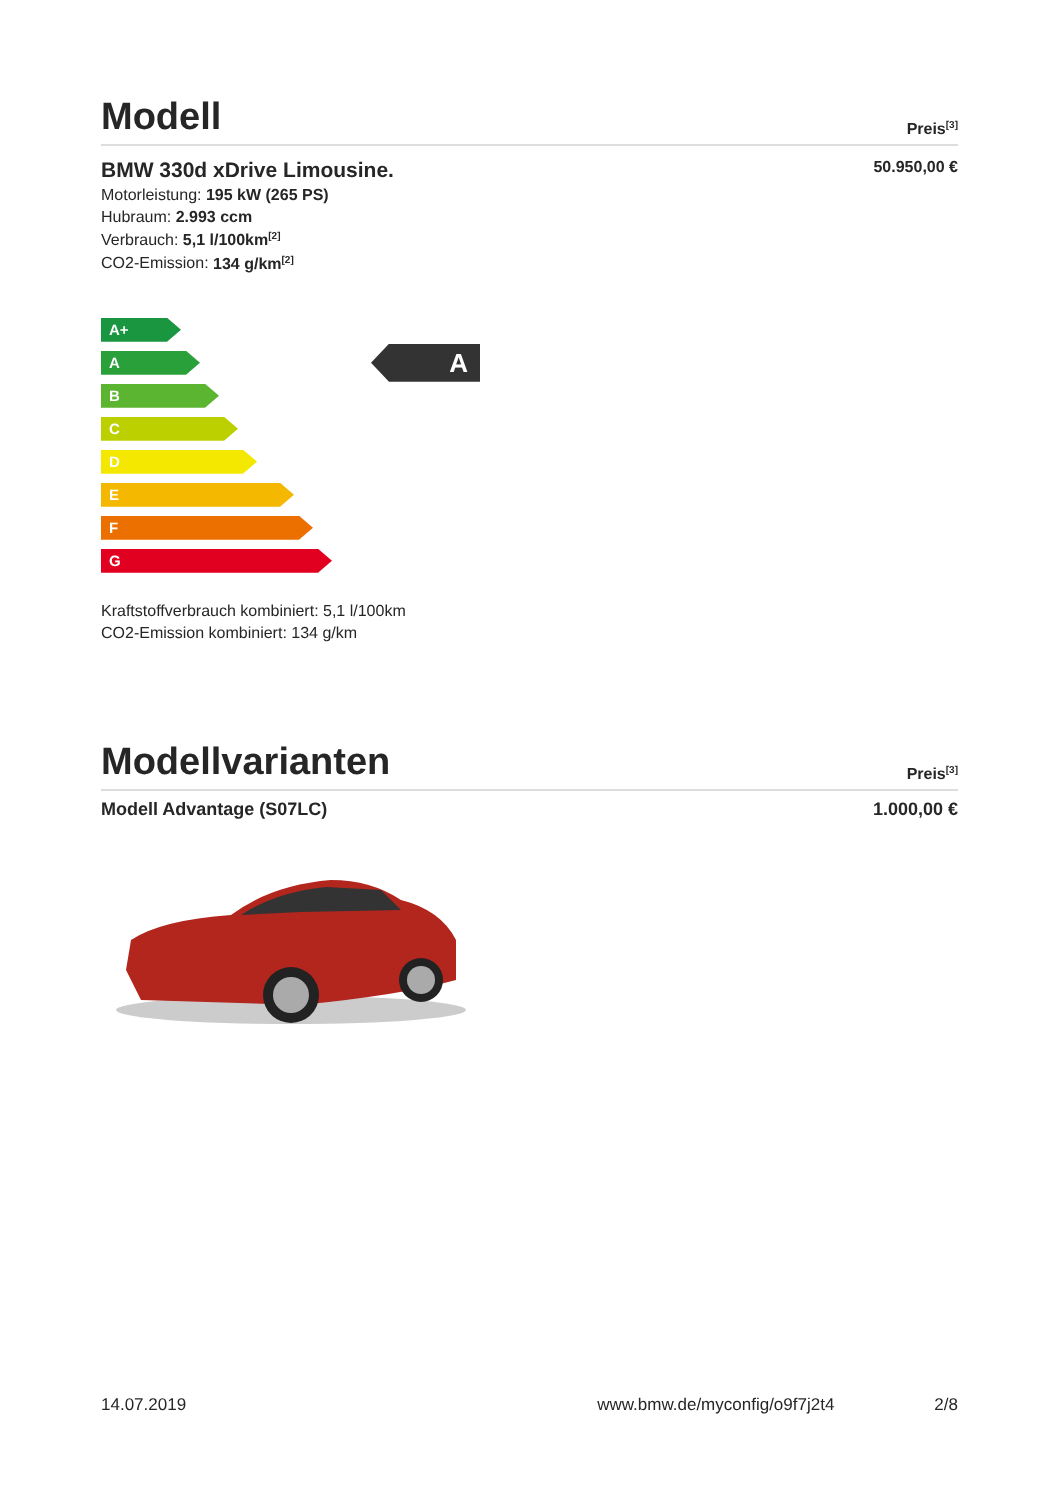Modell
Preis<sup>[3]</sup>
BMW 330d xDrive Limousine. 50.950,00 €
Motorleistung: 195 kW (265 PS)
Hubraum: 2.993 ccm
Verbrauch: 5,1 l/100km<sup>[2]</sup>
CO2-Emission: 134 g/km<sup>[2]</sup>
A+
A
B
C
D
E
F
G
A
Kraftstoffverbrauch kombiniert: 5,1 l/100km
CO2-Emission kombiniert: 134 g/km
Modellvarianten
Preis<sup>[3]</sup>
Modell Advantage (S07LC) 1.000,00 €
14.07.2019 www.bmw.de/myconfig/o9f7j2t4 2/8